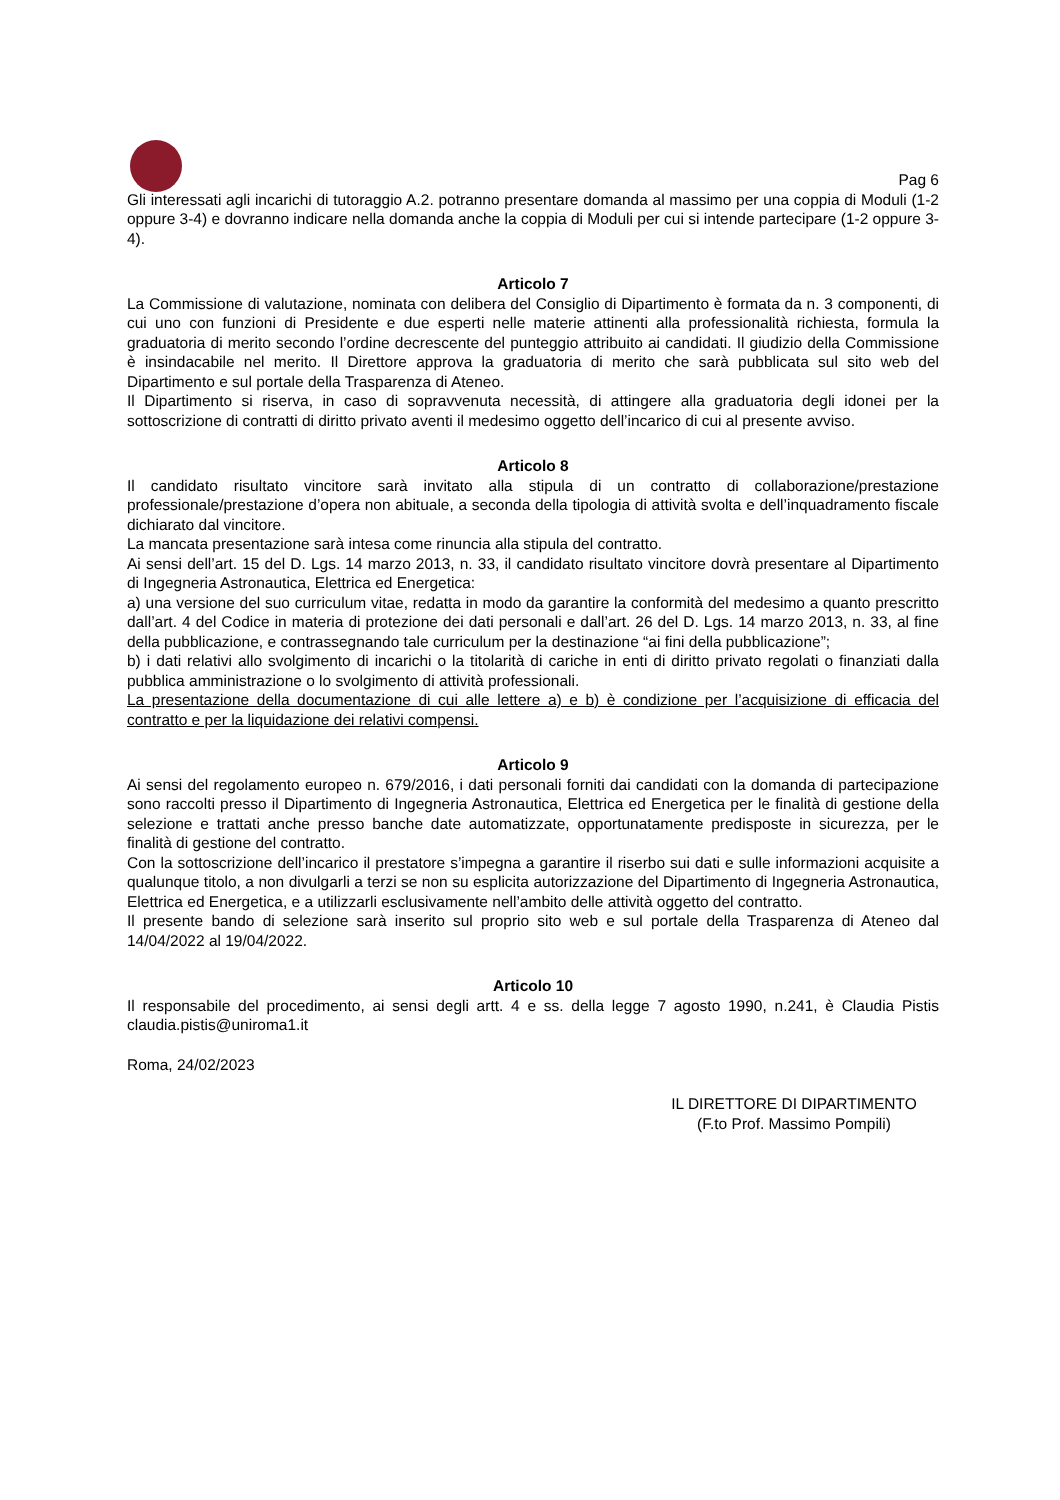Pag 6
Gli interessati agli incarichi di tutoraggio A.2. potranno presentare domanda al massimo per una coppia di Moduli (1-2 oppure 3-4) e dovranno indicare nella domanda anche la coppia di Moduli per cui si intende partecipare (1-2 oppure 3-4).
Articolo 7
La Commissione di valutazione, nominata con delibera del Consiglio di Dipartimento è formata da n. 3 componenti, di cui uno con funzioni di Presidente e due esperti nelle materie attinenti alla professionalità richiesta, formula la graduatoria di merito secondo l’ordine decrescente del punteggio attribuito ai candidati. Il giudizio della Commissione è insindacabile nel merito. Il Direttore approva la graduatoria di merito che sarà pubblicata sul sito web del Dipartimento e sul portale della Trasparenza di Ateneo.
Il Dipartimento si riserva, in caso di sopravvenuta necessità, di attingere alla graduatoria degli idonei per la sottoscrizione di contratti di diritto privato aventi il medesimo oggetto dell’incarico di cui al presente avviso.
Articolo 8
Il candidato risultato vincitore sarà invitato alla stipula di un contratto di collaborazione/prestazione professionale/prestazione d’opera non abituale, a seconda della tipologia di attività svolta e dell’inquadramento fiscale dichiarato dal vincitore.
La mancata presentazione sarà intesa come rinuncia alla stipula del contratto.
Ai sensi dell’art. 15 del D. Lgs. 14 marzo 2013, n. 33, il candidato risultato vincitore dovrà presentare al Dipartimento di Ingegneria Astronautica, Elettrica ed Energetica:
a) una versione del suo curriculum vitae, redatta in modo da garantire la conformità del medesimo a quanto prescritto dall’art. 4 del Codice in materia di protezione dei dati personali e dall’art. 26 del D. Lgs. 14 marzo 2013, n. 33, al fine della pubblicazione, e contrassegnando tale curriculum per la destinazione “ai fini della pubblicazione”;
b) i dati relativi allo svolgimento di incarichi o la titolarità di cariche in enti di diritto privato regolati o finanziati dalla pubblica amministrazione o lo svolgimento di attività professionali.
La presentazione della documentazione di cui alle lettere a) e b) è condizione per l’acquisizione di efficacia del contratto e per la liquidazione dei relativi compensi.
Articolo 9
Ai sensi del regolamento europeo n. 679/2016, i dati personali forniti dai candidati con la domanda di partecipazione sono raccolti presso il Dipartimento di Ingegneria Astronautica, Elettrica ed Energetica per le finalità di gestione della selezione e trattati anche presso banche date automatizzate, opportunatamente predisposte in sicurezza, per le finalità di gestione del contratto.
Con la sottoscrizione dell’incarico il prestatore s’impegna a garantire il riserbo sui dati e sulle informazioni acquisite a qualunque titolo, a non divulgarli a terzi se non su esplicita autorizzazione del Dipartimento di Ingegneria Astronautica, Elettrica ed Energetica, e a utilizzarli esclusivamente nell’ambito delle attività oggetto del contratto.
Il presente bando di selezione sarà inserito sul proprio sito web e sul portale della Trasparenza di Ateneo dal 14/04/2022 al 19/04/2022.
Articolo 10
Il responsabile del procedimento, ai sensi degli artt. 4 e ss. della legge 7 agosto 1990, n.241, è Claudia Pistis claudia.pistis@uniroma1.it
Roma, 24/02/2023
IL DIRETTORE DI DIPARTIMENTO
(F.to Prof. Massimo Pompili)